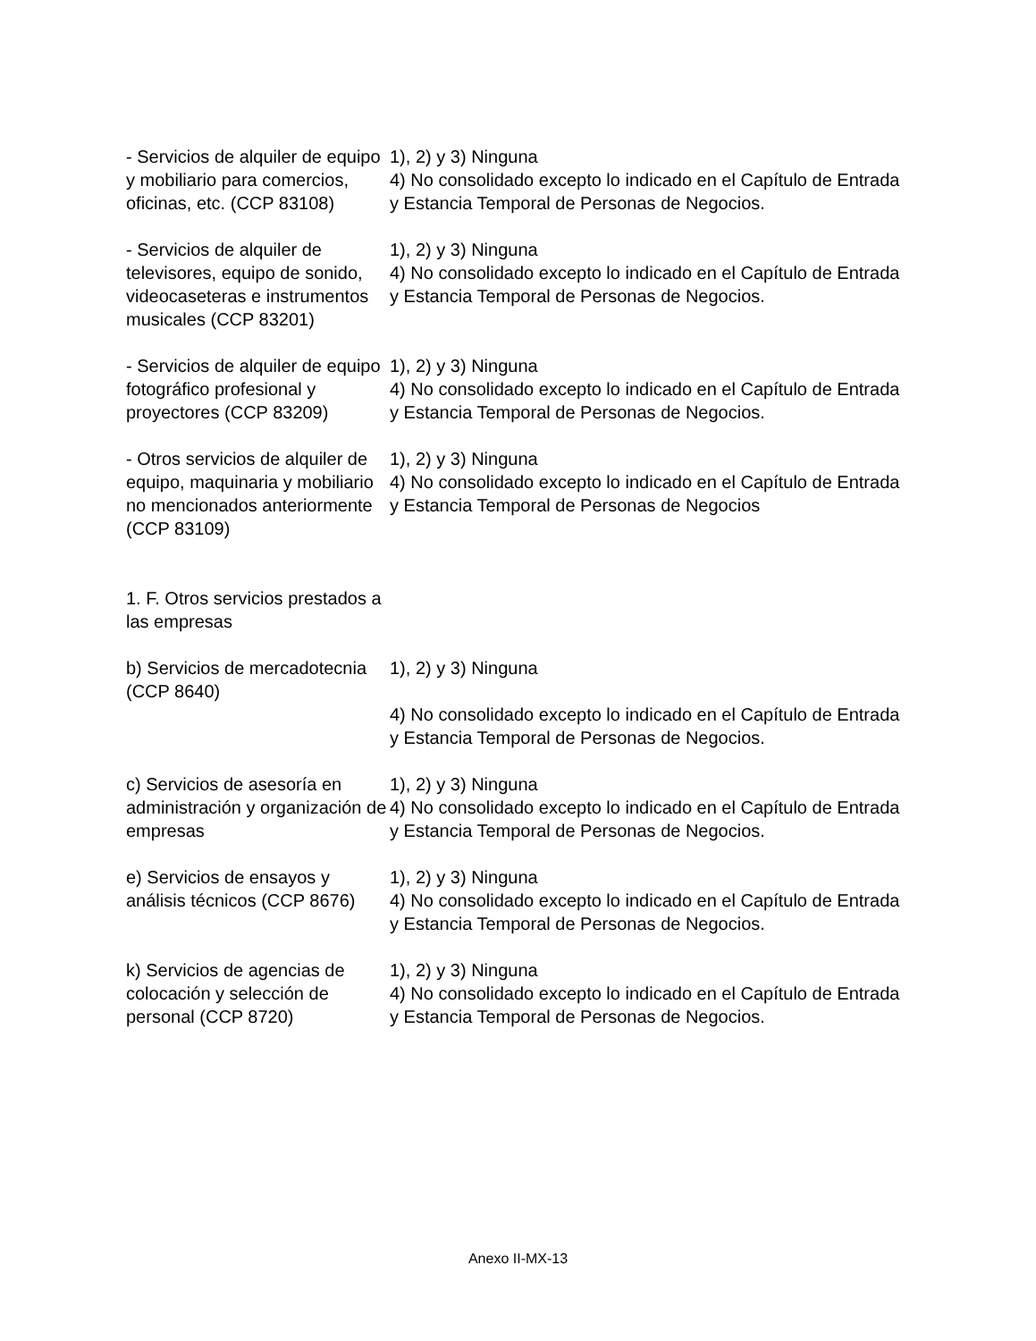| - Servicios de alquiler de equipo y mobiliario para comercios, oficinas, etc. (CCP 83108) | 1), 2) y 3) Ninguna 4) No consolidado excepto lo indicado en el Capítulo de Entrada y Estancia Temporal de Personas de Negocios. |
| - Servicios de alquiler de televisores, equipo de sonido, videocaseteras e instrumentos musicales (CCP 83201) | 1), 2) y 3) Ninguna 4) No consolidado excepto lo indicado en el Capítulo de Entrada y Estancia Temporal de Personas de Negocios. |
| - Servicios de alquiler de equipo fotográfico profesional y proyectores (CCP 83209) | 1), 2) y 3) Ninguna 4) No consolidado excepto lo indicado en el Capítulo de Entrada y Estancia Temporal de Personas de Negocios. |
| - Otros servicios de alquiler de equipo, maquinaria y mobiliario no mencionados anteriormente (CCP 83109) | 1), 2) y 3) Ninguna 4) No consolidado excepto lo indicado en el Capítulo de Entrada y Estancia Temporal de Personas de Negocios |
| 1. F. Otros servicios prestados a las empresas | |
| b) Servicios de mercadotecnia (CCP 8640) | 1), 2) y 3) Ninguna |
| | 4) No consolidado excepto lo indicado en el Capítulo de Entrada y Estancia Temporal de Personas de Negocios. |
| c) Servicios de asesoría en administración y organización de empresas | 1), 2) y 3) Ninguna 4) No consolidado excepto lo indicado en el Capítulo de Entrada y Estancia Temporal de Personas de Negocios. |
| e) Servicios de ensayos y análisis técnicos (CCP 8676) | 1), 2) y 3) Ninguna 4) No consolidado excepto lo indicado en el Capítulo de Entrada y Estancia Temporal de Personas de Negocios. |
| k) Servicios de agencias de colocación y selección de personal (CCP 8720) | 1), 2) y 3) Ninguna 4) No consolidado excepto lo indicado en el Capítulo de Entrada y Estancia Temporal de Personas de Negocios. |
Anexo II-MX-13